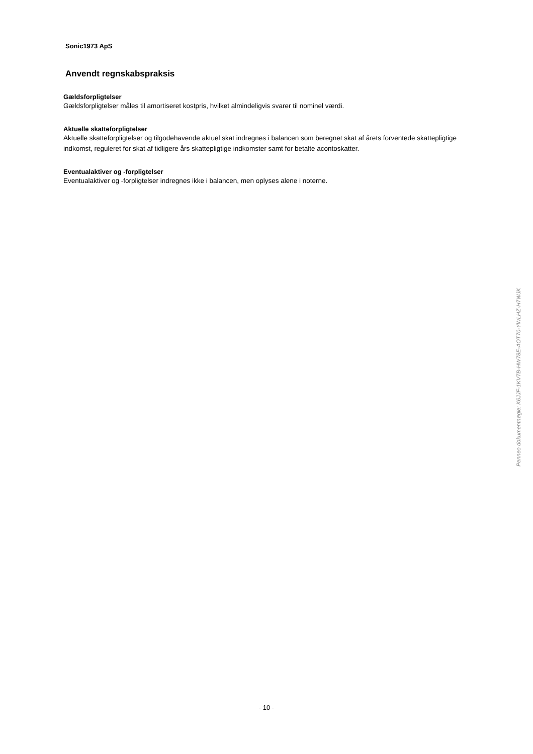Sonic1973 ApS
Anvendt regnskabspraksis
Gældsforpligtelser
Gældsforpligtelser måles til amortiseret kostpris, hvilket almindeligvis svarer til nominel værdi.
Aktuelle skatteforpligtelser
Aktuelle skatteforpligtelser og tilgodehavende aktuel skat indregnes i balancen som beregnet skat af årets forventede skattepligtige indkomst, reguleret for skat af tidligere års skattepligtige indkomster samt for betalte acontoskatter.
Eventualaktiver og -forpligtelser
Eventualaktiver og -forpligtelser indregnes ikke i balancen, men oplyses alene i noterne.
Penneo dokumentnøgle: K6JJF-1KV7B-HW78E-AOT70-YWLHZ-H7WJK
- 10 -